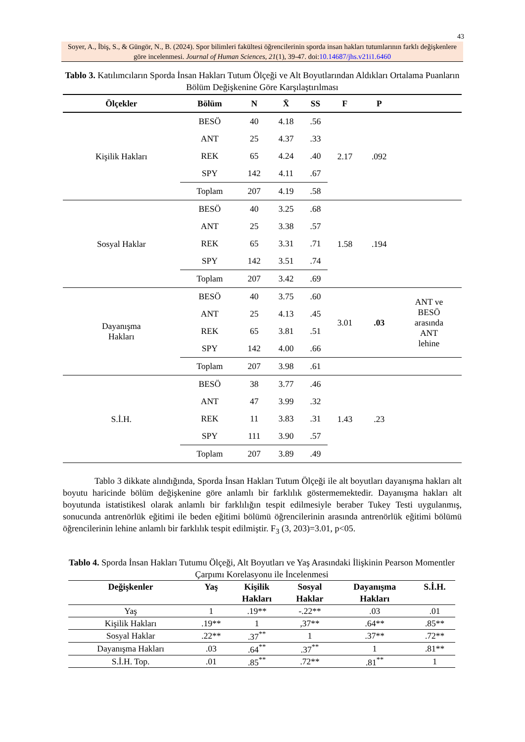43
Soyer, A., İbiş, S., & Güngör, N., B. (2024). Spor bilimleri fakültesi öğrencilerinin sporda insan hakları tutumlarının farklı değişkenlere göre incelenmesi. Journal of Human Sciences, 21(1), 39-47. doi:10.14687/jhs.v21i1.6460
Tablo 3. Katılımcıların Sporda İnsan Hakları Tutum Ölçeği ve Alt Boyutlarından Aldıkları Ortalama Puanların Bölüm Değişkenine Göre Karşılaştırılması
| Ölçekler | Bölüm | N | X̄ | SS | F | P | |
| --- | --- | --- | --- | --- | --- | --- | --- |
| Kişilik Hakları | BESÖ | 40 | 4.18 | .56 | 2.17 | .092 | |
| | ANT | 25 | 4.37 | .33 | | | |
| | REK | 65 | 4.24 | .40 | | | |
| | SPY | 142 | 4.11 | .67 | | | |
| | Toplam | 207 | 4.19 | .58 | | | |
| Sosyal Haklar | BESÖ | 40 | 3.25 | .68 | 1.58 | .194 | |
| | ANT | 25 | 3.38 | .57 | | | |
| | REK | 65 | 3.31 | .71 | | | |
| | SPY | 142 | 3.51 | .74 | | | |
| | Toplam | 207 | 3.42 | .69 | | | |
| Dayanışma Hakları | BESÖ | 40 | 3.75 | .60 | 3.01 | .03 | ANT ve BESÖ arasında ANT lehine |
| | ANT | 25 | 4.13 | .45 | | | |
| | REK | 65 | 3.81 | .51 | | | |
| | SPY | 142 | 4.00 | .66 | | | |
| | Toplam | 207 | 3.98 | .61 | | | |
| S.İ.H. | BESÖ | 38 | 3.77 | .46 | 1.43 | .23 | |
| | ANT | 47 | 3.99 | .32 | | | |
| | REK | 11 | 3.83 | .31 | | | |
| | SPY | 111 | 3.90 | .57 | | | |
| | Toplam | 207 | 3.89 | .49 | | | |
Tablo 3 dikkate alındığında, Sporda İnsan Hakları Tutum Ölçeği ile alt boyutları dayanışma hakları alt boyutu haricinde bölüm değişkenine göre anlamlı bir farklılık göstermemektedir. Dayanışma hakları alt boyutunda istatistikesl olarak anlamlı bir farklılığın tespit edilmesiyle beraber Tukey Testi uygulanmış, sonucunda antrenörlük eğitimi ile beden eğitimi bölümü öğrencilerinin arasında antrenörlük eğitimi bölümü öğrencilerinin lehine anlamlı bir farklılık tespit edilmiştir. F<sub>3</sub> (3, 203)=3.01, p<05.
Tablo 4. Sporda İnsan Hakları Tutumu Ölçeği, Alt Boyutları ve Yaş Arasındaki İlişkinin Pearson Momentler Çarpımı Korelasyonu ile İncelenmesi
| Değişkenler | Yaş | Kişilik Hakları | Sosyal Haklar | Dayanışma Hakları | S.İ.H. |
| --- | --- | --- | --- | --- | --- |
| Yaş | 1 | .19** | -.22** | .03 | .01 |
| Kişilik Hakları | .19** | 1 | ,37** | .64** | .85** |
| Sosyal Haklar | .22** | .37<sup>**</sup> | 1 | .37** | .72** |
| Dayanışma Hakları | .03 | .64<sup>**</sup> | .37<sup>**</sup> | 1 | .81** |
| S.İ.H. Top. | .01 | .85<sup>**</sup> | .72** | .81<sup>**</sup> | 1 |